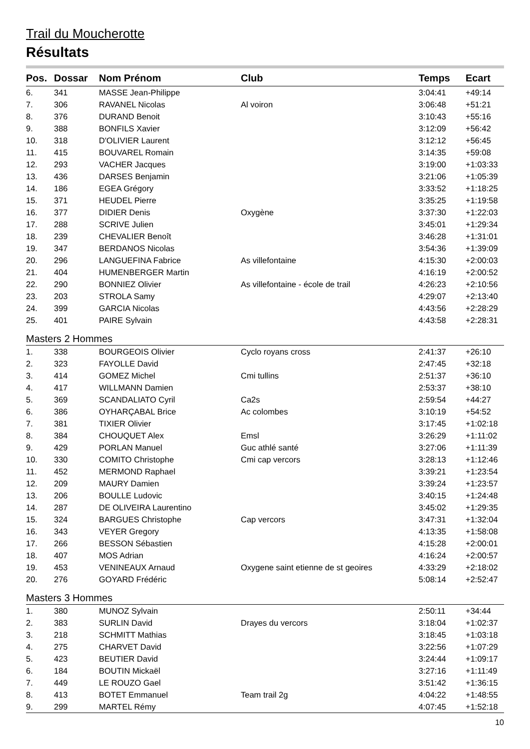Trail du Moucherotte
Résultats
| Pos. | Dossar | Nom Prénom | Club | Temps | Ecart |
| --- | --- | --- | --- | --- | --- |
| 6. | 341 | MASSE Jean-Philippe | | 3:04:41 | +49:14 |
| 7. | 306 | RAVANEL Nicolas | Al voiron | 3:06:48 | +51:21 |
| 8. | 376 | DURAND Benoit | | 3:10:43 | +55:16 |
| 9. | 388 | BONFILS Xavier | | 3:12:09 | +56:42 |
| 10. | 318 | D'OLIVIER Laurent | | 3:12:12 | +56:45 |
| 11. | 415 | BOUVAREL Romain | | 3:14:35 | +59:08 |
| 12. | 293 | VACHER Jacques | | 3:19:00 | +1:03:33 |
| 13. | 436 | DARSES Benjamin | | 3:21:06 | +1:05:39 |
| 14. | 186 | EGEA Grégory | | 3:33:52 | +1:18:25 |
| 15. | 371 | HEUDEL Pierre | | 3:35:25 | +1:19:58 |
| 16. | 377 | DIDIER Denis | Oxygène | 3:37:30 | +1:22:03 |
| 17. | 288 | SCRIVE Julien | | 3:45:01 | +1:29:34 |
| 18. | 239 | CHEVALIER Benoît | | 3:46:28 | +1:31:01 |
| 19. | 347 | BERDANOS Nicolas | | 3:54:36 | +1:39:09 |
| 20. | 296 | LANGUEFINA Fabrice | As villefontaine | 4:15:30 | +2:00:03 |
| 21. | 404 | HUMENBERGER Martin | | 4:16:19 | +2:00:52 |
| 22. | 290 | BONNIEZ Olivier | As villefontaine - école de trail | 4:26:23 | +2:10:56 |
| 23. | 203 | STROLA Samy | | 4:29:07 | +2:13:40 |
| 24. | 399 | GARCIA Nicolas | | 4:43:56 | +2:28:29 |
| 25. | 401 | PAIRE Sylvain | | 4:43:58 | +2:28:31 |
| Masters 2 Hommes | | | | | |
| 1. | 338 | BOURGEOIS Olivier | Cyclo royans cross | 2:41:37 | +26:10 |
| 2. | 323 | FAYOLLE David | | 2:47:45 | +32:18 |
| 3. | 414 | GOMEZ Michel | Cmi tullins | 2:51:37 | +36:10 |
| 4. | 417 | WILLMANN Damien | | 2:53:37 | +38:10 |
| 5. | 369 | SCANDALIATO Cyril | Ca2s | 2:59:54 | +44:27 |
| 6. | 386 | OYHARÇABAL Brice | Ac colombes | 3:10:19 | +54:52 |
| 7. | 381 | TIXIER Olivier | | 3:17:45 | +1:02:18 |
| 8. | 384 | CHOUQUET Alex | Emsl | 3:26:29 | +1:11:02 |
| 9. | 429 | PORLAN Manuel | Guc athlé santé | 3:27:06 | +1:11:39 |
| 10. | 330 | COMITO Christophe | Cmi cap vercors | 3:28:13 | +1:12:46 |
| 11. | 452 | MERMOND Raphael | | 3:39:21 | +1:23:54 |
| 12. | 209 | MAURY Damien | | 3:39:24 | +1:23:57 |
| 13. | 206 | BOULLE Ludovic | | 3:40:15 | +1:24:48 |
| 14. | 287 | DE OLIVEIRA Laurentino | | 3:45:02 | +1:29:35 |
| 15. | 324 | BARGUES Christophe | Cap vercors | 3:47:31 | +1:32:04 |
| 16. | 343 | VEYER Gregory | | 4:13:35 | +1:58:08 |
| 17. | 266 | BESSON Sébastien | | 4:15:28 | +2:00:01 |
| 18. | 407 | MOS Adrian | | 4:16:24 | +2:00:57 |
| 19. | 453 | VENINEAUX Arnaud | Oxygene saint etienne de st geoires | 4:33:29 | +2:18:02 |
| 20. | 276 | GOYARD Frédéric | | 5:08:14 | +2:52:47 |
| Masters 3 Hommes | | | | | |
| 1. | 380 | MUNOZ Sylvain | | 2:50:11 | +34:44 |
| 2. | 383 | SURLIN David | Drayes du vercors | 3:18:04 | +1:02:37 |
| 3. | 218 | SCHMITT Mathias | | 3:18:45 | +1:03:18 |
| 4. | 275 | CHARVET David | | 3:22:56 | +1:07:29 |
| 5. | 423 | BEUTIER David | | 3:24:44 | +1:09:17 |
| 6. | 184 | BOUTIN Mickaël | | 3:27:16 | +1:11:49 |
| 7. | 449 | LE ROUZO Gael | | 3:51:42 | +1:36:15 |
| 8. | 413 | BOTET Emmanuel | Team trail 2g | 4:04:22 | +1:48:55 |
| 9. | 299 | MARTEL Rémy | | 4:07:45 | +1:52:18 |
10